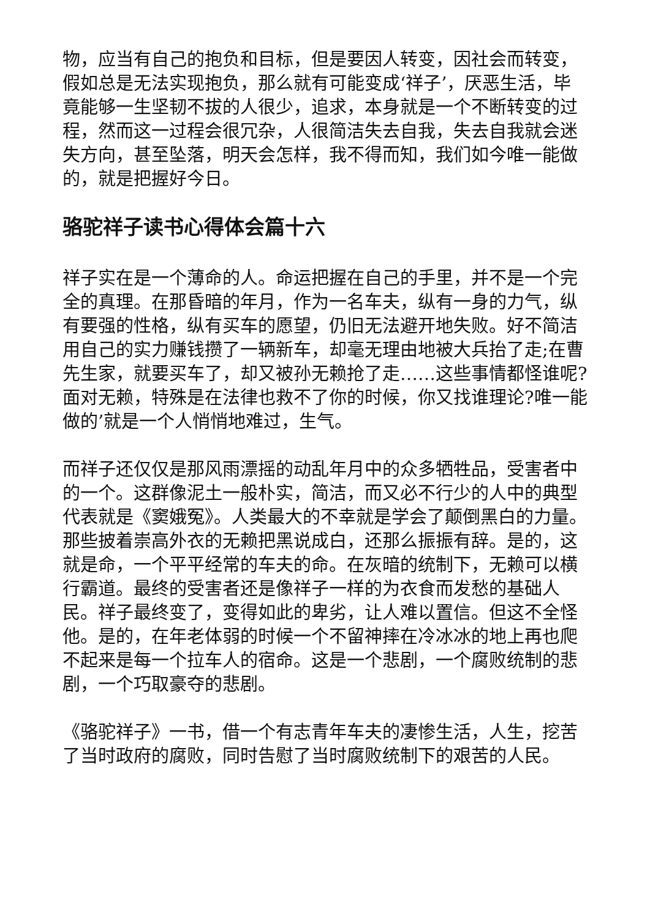物，应当有自己的抱负和目标，但是要因人转变，因社会而转变，假如总是无法实现抱负，那么就有可能变成‘祥子’，厌恶生活，毕竟能够一生坚韧不拔的人很少，追求，本身就是一个不断转变的过程，然而这一过程会很冗杂，人很简洁失去自我，失去自我就会迷失方向，甚至坠落，明天会怎样，我不得而知，我们如今唯一能做的，就是把握好今日。
骆驼祥子读书心得体会篇十六
祥子实在是一个薄命的人。命运把握在自己的手里，并不是一个完全的真理。在那昏暗的年月，作为一名车夫，纵有一身的力气，纵有要强的性格，纵有买车的愿望，仍旧无法避开地失败。好不简洁用自己的实力赚钱攒了一辆新车，却毫无理由地被大兵抬了走;在曹先生家，就要买车了，却又被孙无赖抢了走……这些事情都怪谁呢?面对无赖，特殊是在法律也救不了你的时候，你又找谁理论?唯一能做的’就是一个人悄悄地难过，生气。
而祥子还仅仅是那风雨漂摇的动乱年月中的众多牺牲品，受害者中的一个。这群像泥土一般朴实，简洁，而又必不行少的人中的典型代表就是《窦娥冤》。人类最大的不幸就是学会了颠倒黑白的力量。那些披着崇高外衣的无赖把黑说成白，还那么振振有辞。是的，这就是命，一个平平经常的车夫的命。在灰暗的统制下，无赖可以横行霸道。最终的受害者还是像祥子一样的为衣食而发愁的基础人民。祥子最终变了，变得如此的卑劣，让人难以置信。但这不全怪他。是的，在年老体弱的时候一个不留神摔在冷冰冰的地上再也爬不起来是每一个拉车人的宿命。这是一个悲剧，一个腐败统制的悲剧，一个巧取豪夺的悲剧。
《骆驼祥子》一书，借一个有志青年车夫的凄惨生活，人生，挖苦了当时政府的腐败，同时告慰了当时腐败统制下的艰苦的人民。